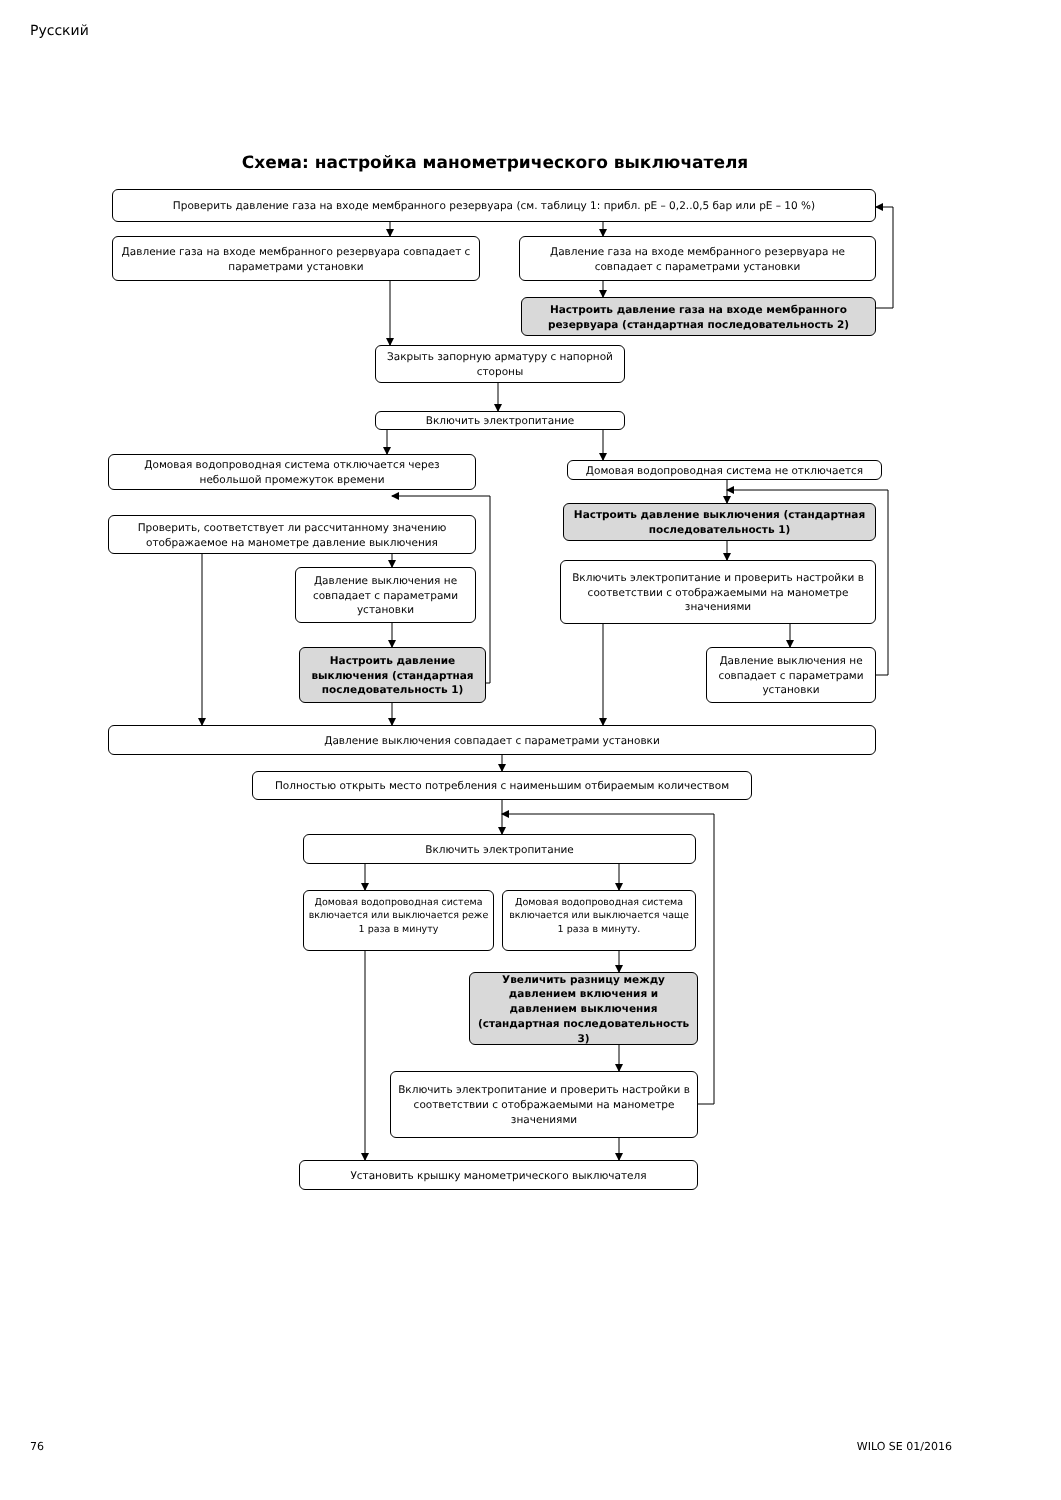Русский
Схема: настройка манометрического выключателя
Проверить давление газа на входе мембранного резервуара (см. таблицу 1: прибл. pE – 0,2..0,5 бар или pE – 10 %)
Давление газа на входе мембранного резервуара совпадает с параметрами установки
Давление газа на входе мембранного резервуара не совпадает с параметрами установки
Настроить давление газа на входе мембранного резервуара (стандартная последовательность 2)
Закрыть запорную арматуру с напорной стороны
Включить электропитание
Домовая водопроводная система отключается через небольшой промежуток времени
Домовая водопроводная система не отключается
Проверить, соответствует ли рассчитанному значению отображаемое на манометре давление выключения
Настроить давление выключения (стандартная последовательность 1)
Давление выключения не совпадает с параметрами установки
Включить электропитание и проверить настройки в соответствии с отображаемыми на манометре значениями
Настроить давление выключения (стандартная последовательность 1)
Давление выключения не совпадает с параметрами установки
Давление выключения совпадает с параметрами установки
Полностью открыть место потребления с наименьшим отбираемым количеством
Включить электропитание
Домовая водопроводная система включается или выключается реже 1 раза в минуту
Домовая водопроводная система включается или выключается чаще 1 раза в минуту.
Увеличить разницу между давлением включения и давлением выключения (стандартная последовательность 3)
Включить электропитание и проверить настройки в соответствии с отображаемыми на манометре значениями
Установить крышку манометрического выключателя
76 WILO SE 01/2016